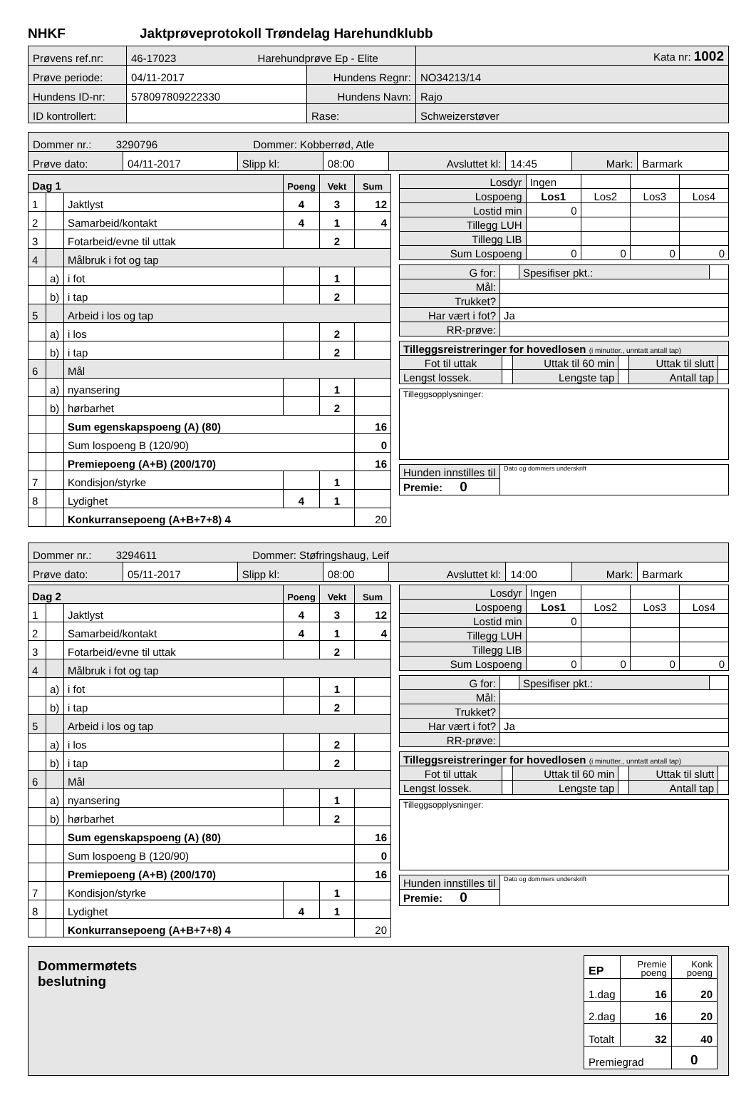NHKF Jaktprøveprotokoll Trøndelag Harehundklubb
| Prøvens ref.nr: | 46-17023 Harehundprøve Ep - Elite | | Kata nr: 1002 |
| Prøve periode: | 04/11-2017 | Hundens Regnr: | NO34213/14 |
| Hundens ID-nr: | 578097809222330 | Hundens Navn: | Rajo |
| ID kontrollert: | | Rase: | Schweizerstøver |
| Dommer nr.: 3290796 Dommer: Kobberrød, Atle | | | | | | | |
| Prøve dato: | 04/11-2017 | Slipp kl: | 08:00 | Avsluttet kl: | 14:45 | Mark: | Barmark |
| Dag 1 | | | Poeng | Vekt | Sum |
| 1 | | Jaktlyst | 4 | 3 | 12 |
| 2 | | Samarbeid/kontakt | 4 | 1 | 4 |
| 3 | | Fotarbeid/evne til uttak | | 2 | |
| 4 | | Målbruk i fot og tap | | | |
| | a) | i fot | | 1 | |
| | b) | i tap | | 2 | |
| 5 | | Arbeid i los og tap | | | |
| | a) | i los | | 2 | |
| | b) | i tap | | 2 | |
| 6 | | Mål | | | |
| | a) | nyansering | | 1 | |
| | b) | hørbarhet | | 2 | |
| | | Sum egenskapspoeng (A) (80) | | | 16 |
| | | Sum lospoeng B (120/90) | | | 0 |
| | | Premiepoeng (A+B) (200/170) | | | 16 |
| 7 | | Kondisjon/styrke | | 1 | |
| 8 | | Lydighet | 4 | 1 | |
| | | Konkurransepoeng (A+B+7+8) 4 | | | 20 |
| Losdyr | Ingen | | | |
| Lospoeng | Los1 | Los2 | Los3 | Los4 |
| Lostid min | 0 | | | |
| Tillegg LUH | | | | |
| Tillegg LIB | | | | |
| Sum Lospoeng | 0 | 0 | 0 | 0 |
| G for: | | Spesifiser pkt.: | |
| Mål: | | | |
| Trukket? | | | |
| Har vært i fot? | Ja | | |
| RR-prøve: | | | |
| Tilleggsreistreringer for hovedlosen (i minutter., unntatt antall tap) | | | | | |
| Fot til uttak | | Uttak til 60 min | | Uttak til slutt | |
| Lengst lossek. | | Lengste tap | | Antall tap | |
| Tilleggsopplysninger: |
| Hunden innstilles til | Dato og dommers underskrift |
| Premie: 0 | |
| Dommer nr.: 3294611 Dommer: Støfringshaug, Leif | | | | | | | |
| Prøve dato: | 05/11-2017 | Slipp kl: | 08:00 | Avsluttet kl: | 14:00 | Mark: | Barmark |
| Dag 2 | | | Poeng | Vekt | Sum |
| 1 | | Jaktlyst | 4 | 3 | 12 |
| 2 | | Samarbeid/kontakt | 4 | 1 | 4 |
| 3 | | Fotarbeid/evne til uttak | | 2 | |
| 4 | | Målbruk i fot og tap | | | |
| | a) | i fot | | 1 | |
| | b) | i tap | | 2 | |
| 5 | | Arbeid i los og tap | | | |
| | a) | i los | | 2 | |
| | b) | i tap | | 2 | |
| 6 | | Mål | | | |
| | a) | nyansering | | 1 | |
| | b) | hørbarhet | | 2 | |
| | | Sum egenskapspoeng (A) (80) | | | 16 |
| | | Sum lospoeng B (120/90) | | | 0 |
| | | Premiepoeng (A+B) (200/170) | | | 16 |
| 7 | | Kondisjon/styrke | | 1 | |
| 8 | | Lydighet | 4 | 1 | |
| | | Konkurransepoeng (A+B+7+8) 4 | | | 20 |
| Losdyr | Ingen | | | |
| Lospoeng | Los1 | Los2 | Los3 | Los4 |
| Lostid min | 0 | | | |
| Tillegg LUH | | | | |
| Tillegg LIB | | | | |
| Sum Lospoeng | 0 | 0 | 0 | 0 |
| G for: | | Spesifiser pkt.: | |
| Mål: | | | |
| Trukket? | | | |
| Har vært i fot? | Ja | | |
| RR-prøve: | | | |
| Tilleggsreistreringer for hovedlosen (i minutter., unntatt antall tap) | | | | | |
| Fot til uttak | | Uttak til 60 min | | Uttak til slutt | |
| Lengst lossek. | | Lengste tap | | Antall tap | |
| Tilleggsopplysninger: |
| Hunden innstilles til | Dato og dommers underskrift |
| Premie: 0 | |
Dommermøtets
beslutning
| EP | Premie poeng | Konk poeng |
| 1.dag | 16 | 20 |
| 2.dag | 16 | 20 |
| Totalt | 32 | 40 |
| Premiegrad | | 0 |